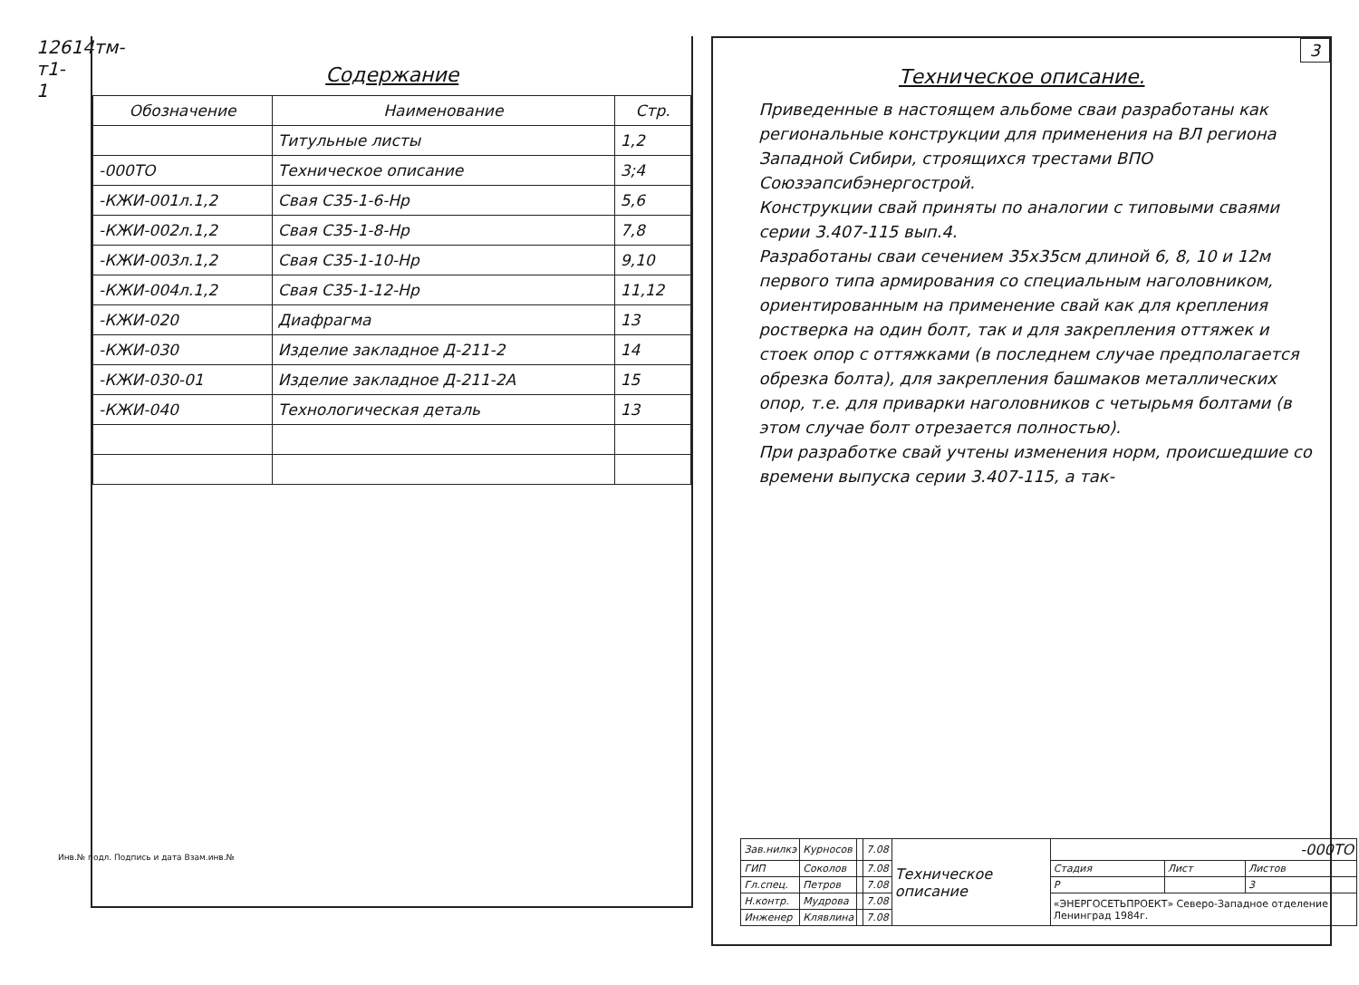12614тм-т1-1
Содержание
| Обозначение | Наименование | Стр. |
| --- | --- | --- |
| | Титульные листы | 1,2 |
| -000ТО | Техническое описание | 3;4 |
| -КЖИ-001л.1,2 | Свая С35-1-6-Нр | 5,6 |
| -КЖИ-002л.1,2 | Свая С35-1-8-Нр | 7,8 |
| -КЖИ-003л.1,2 | Свая С35-1-10-Нр | 9,10 |
| -КЖИ-004л.1,2 | Свая С35-1-12-Нр | 11,12 |
| -КЖИ-020 | Диафрагма | 13 |
| -КЖИ-030 | Изделие закладное Д-211-2 | 14 |
| -КЖИ-030-01 | Изделие закладное Д-211-2А | 15 |
| -КЖИ-040 | Технологическая деталь | 13 |
Инв.№ подл. Подпись и дата Взам.инв.№
3
Техническое описание.
Приведенные в настоящем альбоме сваи разработаны как региональные конструкции для применения на ВЛ региона Западной Сибири, строящихся трестами ВПО Союзэапсибэнергострой.
Конструкции свай приняты по аналогии с типовыми сваями серии 3.407-115 вып.4.
Разработаны сваи сечением 35х35см длиной 6, 8, 10 и 12м первого типа армирования со специальным наголовником, ориентированным на применение свай как для крепления ростверка на один болт, так и для закрепления оттяжек и стоек опор с оттяжками (в последнем случае предполагается обрезка болта), для закрепления башмаков металлических опор, т.е. для приварки наголовников с четырьмя болтами (в этом случае болт отрезается полностью).
При разработке свай учтены изменения норм, происшедшие со времени выпуска серии 3.407-115, а так-
| Зав.нилкэ | Курносов | | 7.08 | Техническое описание | -000ТО | | |
| ГИП | Соколов | | 7.08 | | Стадия | Лист | Листов |
| Гл.спец. | Петров | | 7.08 | | Р | | 3 |
| Н.контр. | Мудрова | | 7.08 | | «ЭНЕРГОСЕТЬПРОЕКТ» Северо-Западное отделение Ленинград 1984г. | | |
| Инженер | Клявлина | | 7.08 | | | | |